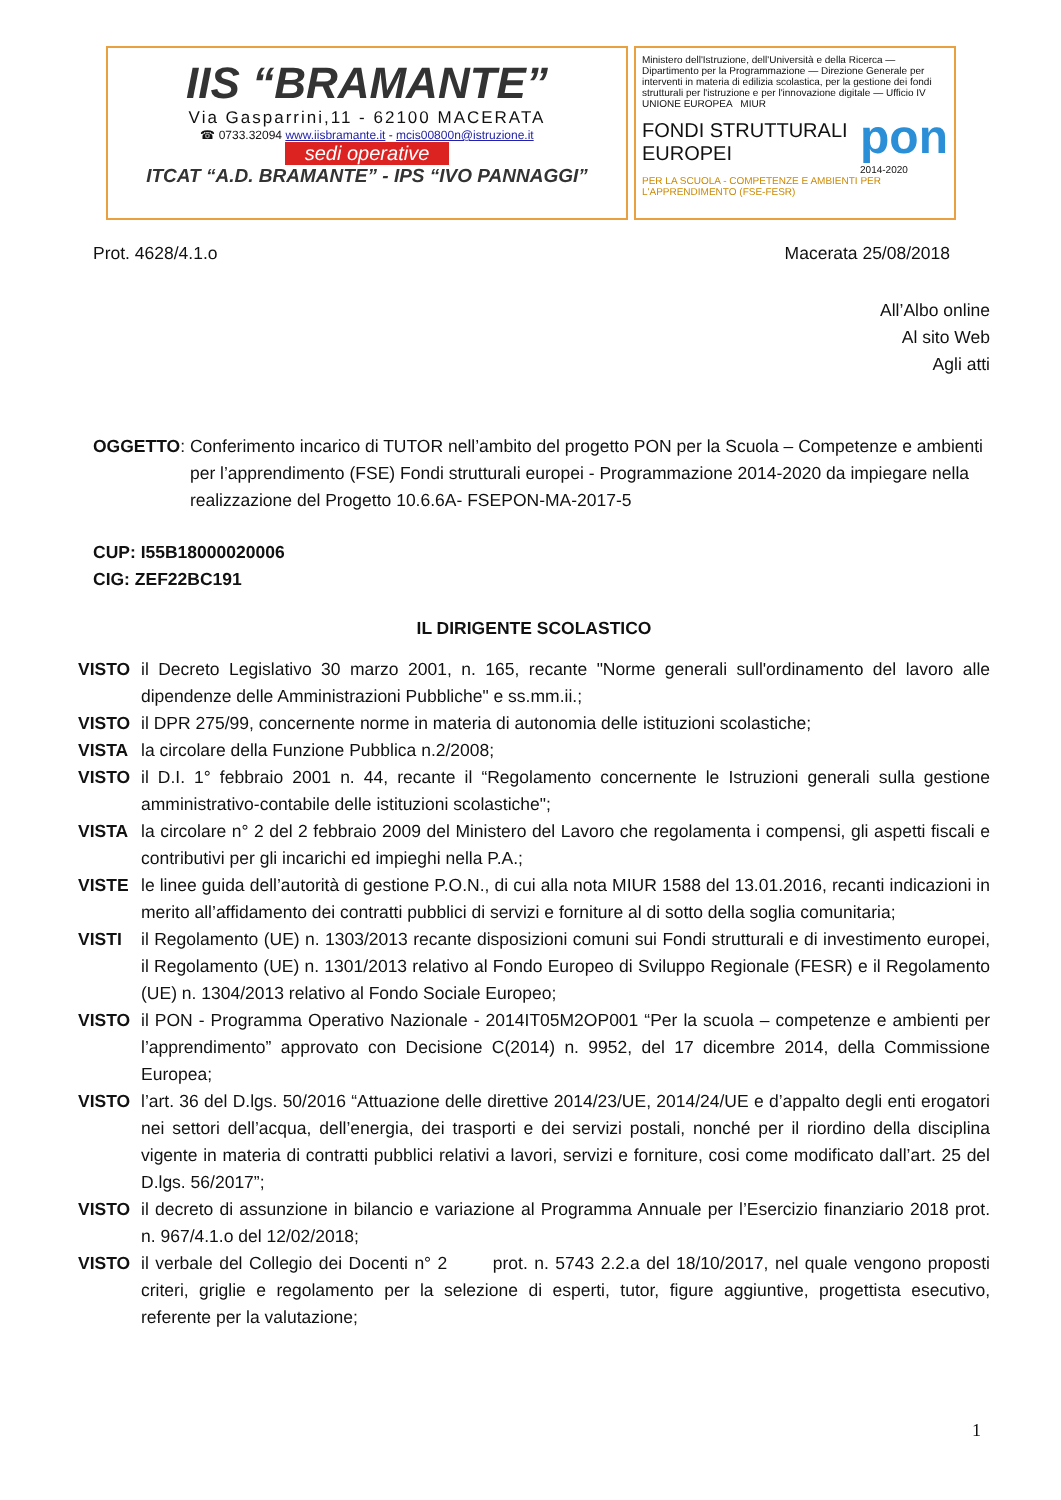IIS “BRAMANTE”
Via Gasparrini,11 - 62100 MACERATA
☎ 0733.32094 www.iisbramante.it - mcis00800n@istruzione.it
sedi operative
ITCAT “A.D. BRAMANTE” - IPS “IVO PANNAGGI”
Ministero dell'Istruzione, dell'Università e della Ricerca — Dipartimento per la Programmazione — Direzione Generale per interventi in materia di edilizia scolastica, per la gestione dei fondi strutturali per l'istruzione e per l'innovazione digitale — Ufficio IV
UNIONE EUROPEA MIUR
FONDI STRUTTURALI EUROPEI
pon
2014-2020
PER LA SCUOLA - COMPETENZE E AMBIENTI PER L'APPRENDIMENTO (FSE-FESR)
Prot. 4628/4.1.o Macerata 25/08/2018
All’Albo online
Al sito Web
Agli atti
OGGETTO: Conferimento incarico di TUTOR nell’ambito del progetto PON per la Scuola – Competenze e ambienti per l’apprendimento (FSE) Fondi strutturali europei - Programmazione 2014-2020 da impiegare nella realizzazione del Progetto 10.6.6A- FSEPON-MA-2017-5
CUP: I55B18000020006
CIG: ZEF22BC191
IL DIRIGENTE SCOLASTICO
VISTO il Decreto Legislativo 30 marzo 2001, n. 165, recante "Norme generali sull'ordinamento del lavoro alle dipendenze delle Amministrazioni Pubbliche" e ss.mm.ii.;
VISTO il DPR 275/99, concernente norme in materia di autonomia delle istituzioni scolastiche;
VISTA la circolare della Funzione Pubblica n.2/2008;
VISTO il D.I. 1° febbraio 2001 n. 44, recante il “Regolamento concernente le Istruzioni generali sulla gestione amministrativo-contabile delle istituzioni scolastiche";
VISTA la circolare n° 2 del 2 febbraio 2009 del Ministero del Lavoro che regolamenta i compensi, gli aspetti fiscali e contributivi per gli incarichi ed impieghi nella P.A.;
VISTE le linee guida dell’autorità di gestione P.O.N., di cui alla nota MIUR 1588 del 13.01.2016, recanti indicazioni in merito all’affidamento dei contratti pubblici di servizi e forniture al di sotto della soglia comunitaria;
VISTI il Regolamento (UE) n. 1303/2013 recante disposizioni comuni sui Fondi strutturali e di investimento europei, il Regolamento (UE) n. 1301/2013 relativo al Fondo Europeo di Sviluppo Regionale (FESR) e il Regolamento (UE) n. 1304/2013 relativo al Fondo Sociale Europeo;
VISTO il PON - Programma Operativo Nazionale - 2014IT05M2OP001 “Per la scuola – competenze e ambienti per l’apprendimento” approvato con Decisione C(2014) n. 9952, del 17 dicembre 2014, della Commissione Europea;
VISTO l’art. 36 del D.lgs. 50/2016 “Attuazione delle direttive 2014/23/UE, 2014/24/UE e d’appalto degli enti erogatori nei settori dell’acqua, dell’energia, dei trasporti e dei servizi postali, nonché per il riordino della disciplina vigente in materia di contratti pubblici relativi a lavori, servizi e forniture, cosi come modificato dall’art. 25 del D.lgs. 56/2017”;
VISTO il decreto di assunzione in bilancio e variazione al Programma Annuale per l’Esercizio finanziario 2018 prot. n. 967/4.1.o del 12/02/2018;
VISTO il verbale del Collegio dei Docenti n° 2 prot. n. 5743 2.2.a del 18/10/2017, nel quale vengono proposti criteri, griglie e regolamento per la selezione di esperti, tutor, figure aggiuntive, progettista esecutivo, referente per la valutazione;
1